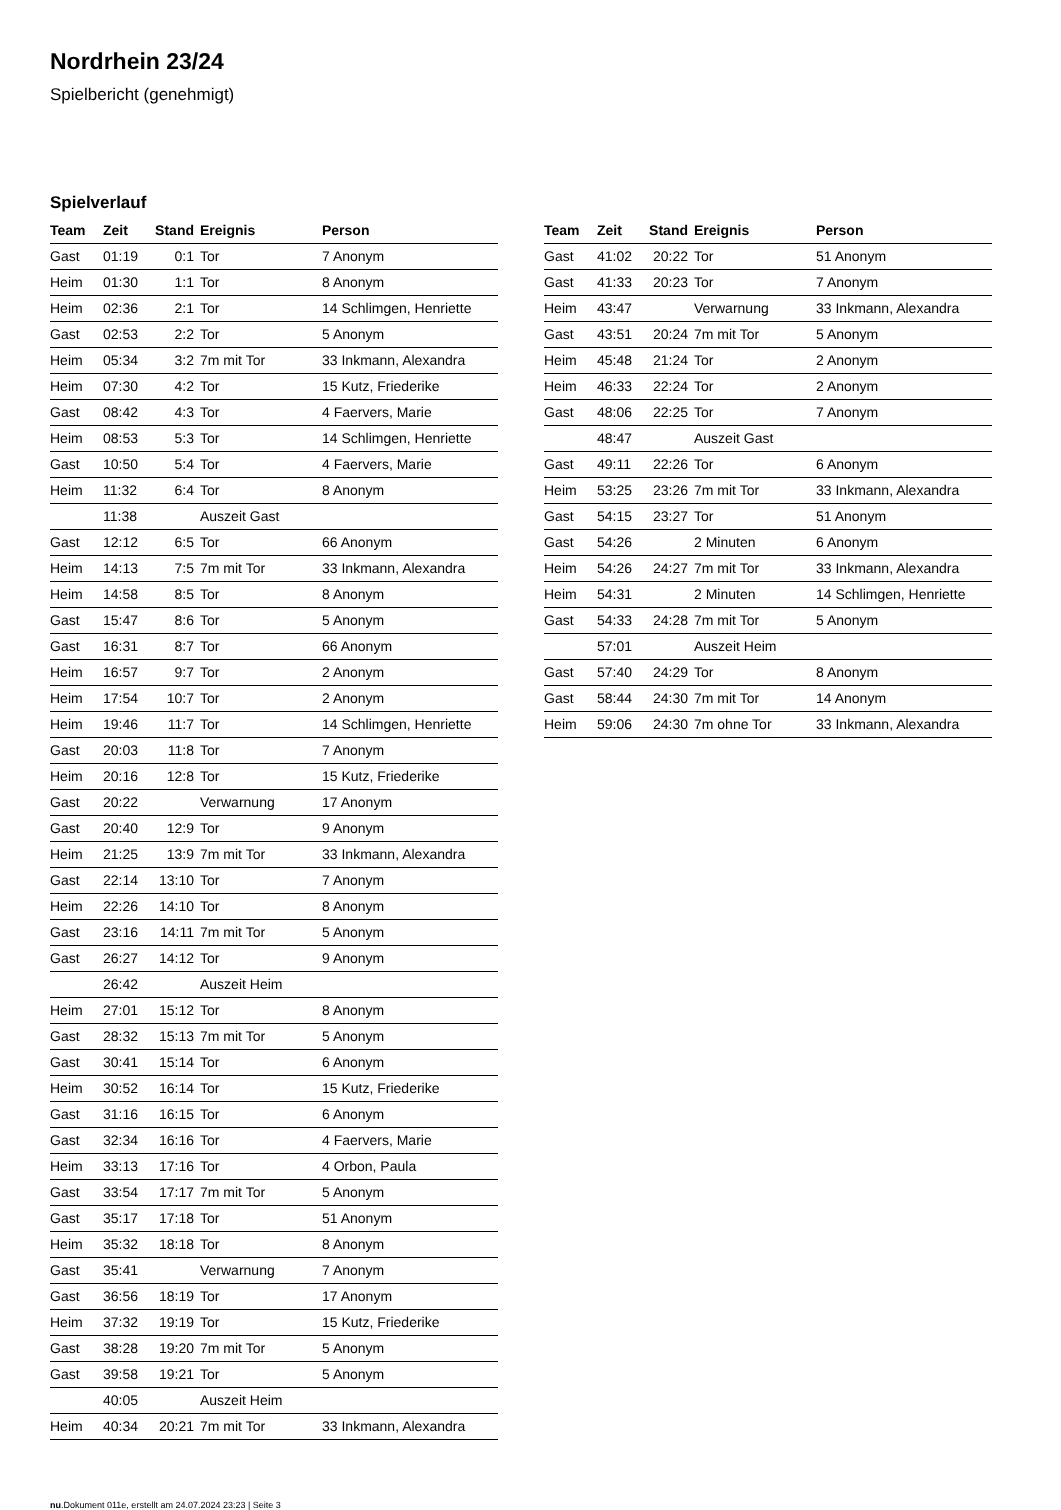Nordrhein 23/24
Spielbericht (genehmigt)
Spielverlauf
| Team | Zeit | Stand | Ereignis | Person |
| --- | --- | --- | --- | --- |
| Gast | 01:19 | 0:1 | Tor | 7 Anonym |
| Heim | 01:30 | 1:1 | Tor | 8 Anonym |
| Heim | 02:36 | 2:1 | Tor | 14 Schlimgen, Henriette |
| Gast | 02:53 | 2:2 | Tor | 5 Anonym |
| Heim | 05:34 | 3:2 | 7m mit Tor | 33 Inkmann, Alexandra |
| Heim | 07:30 | 4:2 | Tor | 15 Kutz, Friederike |
| Gast | 08:42 | 4:3 | Tor | 4 Faervers, Marie |
| Heim | 08:53 | 5:3 | Tor | 14 Schlimgen, Henriette |
| Gast | 10:50 | 5:4 | Tor | 4 Faervers, Marie |
| Heim | 11:32 | 6:4 | Tor | 8 Anonym |
| | 11:38 | | Auszeit Gast | |
| Gast | 12:12 | 6:5 | Tor | 66 Anonym |
| Heim | 14:13 | 7:5 | 7m mit Tor | 33 Inkmann, Alexandra |
| Heim | 14:58 | 8:5 | Tor | 8 Anonym |
| Gast | 15:47 | 8:6 | Tor | 5 Anonym |
| Gast | 16:31 | 8:7 | Tor | 66 Anonym |
| Heim | 16:57 | 9:7 | Tor | 2 Anonym |
| Heim | 17:54 | 10:7 | Tor | 2 Anonym |
| Heim | 19:46 | 11:7 | Tor | 14 Schlimgen, Henriette |
| Gast | 20:03 | 11:8 | Tor | 7 Anonym |
| Heim | 20:16 | 12:8 | Tor | 15 Kutz, Friederike |
| Gast | 20:22 | | Verwarnung | 17 Anonym |
| Gast | 20:40 | 12:9 | Tor | 9 Anonym |
| Heim | 21:25 | 13:9 | 7m mit Tor | 33 Inkmann, Alexandra |
| Gast | 22:14 | 13:10 | Tor | 7 Anonym |
| Heim | 22:26 | 14:10 | Tor | 8 Anonym |
| Gast | 23:16 | 14:11 | 7m mit Tor | 5 Anonym |
| Gast | 26:27 | 14:12 | Tor | 9 Anonym |
| | 26:42 | | Auszeit Heim | |
| Heim | 27:01 | 15:12 | Tor | 8 Anonym |
| Gast | 28:32 | 15:13 | 7m mit Tor | 5 Anonym |
| Gast | 30:41 | 15:14 | Tor | 6 Anonym |
| Heim | 30:52 | 16:14 | Tor | 15 Kutz, Friederike |
| Gast | 31:16 | 16:15 | Tor | 6 Anonym |
| Gast | 32:34 | 16:16 | Tor | 4 Faervers, Marie |
| Heim | 33:13 | 17:16 | Tor | 4 Orbon, Paula |
| Gast | 33:54 | 17:17 | 7m mit Tor | 5 Anonym |
| Gast | 35:17 | 17:18 | Tor | 51 Anonym |
| Heim | 35:32 | 18:18 | Tor | 8 Anonym |
| Gast | 35:41 | | Verwarnung | 7 Anonym |
| Gast | 36:56 | 18:19 | Tor | 17 Anonym |
| Heim | 37:32 | 19:19 | Tor | 15 Kutz, Friederike |
| Gast | 38:28 | 19:20 | 7m mit Tor | 5 Anonym |
| Gast | 39:58 | 19:21 | Tor | 5 Anonym |
| | 40:05 | | Auszeit Heim | |
| Heim | 40:34 | 20:21 | 7m mit Tor | 33 Inkmann, Alexandra |
| Team | Zeit | Stand | Ereignis | Person |
| --- | --- | --- | --- | --- |
| Gast | 41:02 | 20:22 | Tor | 51 Anonym |
| Gast | 41:33 | 20:23 | Tor | 7 Anonym |
| Heim | 43:47 | | Verwarnung | 33 Inkmann, Alexandra |
| Gast | 43:51 | 20:24 | 7m mit Tor | 5 Anonym |
| Heim | 45:48 | 21:24 | Tor | 2 Anonym |
| Heim | 46:33 | 22:24 | Tor | 2 Anonym |
| Gast | 48:06 | 22:25 | Tor | 7 Anonym |
| | 48:47 | | Auszeit Gast | |
| Gast | 49:11 | 22:26 | Tor | 6 Anonym |
| Heim | 53:25 | 23:26 | 7m mit Tor | 33 Inkmann, Alexandra |
| Gast | 54:15 | 23:27 | Tor | 51 Anonym |
| Gast | 54:26 | | 2 Minuten | 6 Anonym |
| Heim | 54:26 | 24:27 | 7m mit Tor | 33 Inkmann, Alexandra |
| Heim | 54:31 | | 2 Minuten | 14 Schlimgen, Henriette |
| Gast | 54:33 | 24:28 | 7m mit Tor | 5 Anonym |
| | 57:01 | | Auszeit Heim | |
| Gast | 57:40 | 24:29 | Tor | 8 Anonym |
| Gast | 58:44 | 24:30 | 7m mit Tor | 14 Anonym |
| Heim | 59:06 | 24:30 | 7m ohne Tor | 33 Inkmann, Alexandra |
nu.Dokument 011e, erstellt am 24.07.2024 23:23 | Seite 3